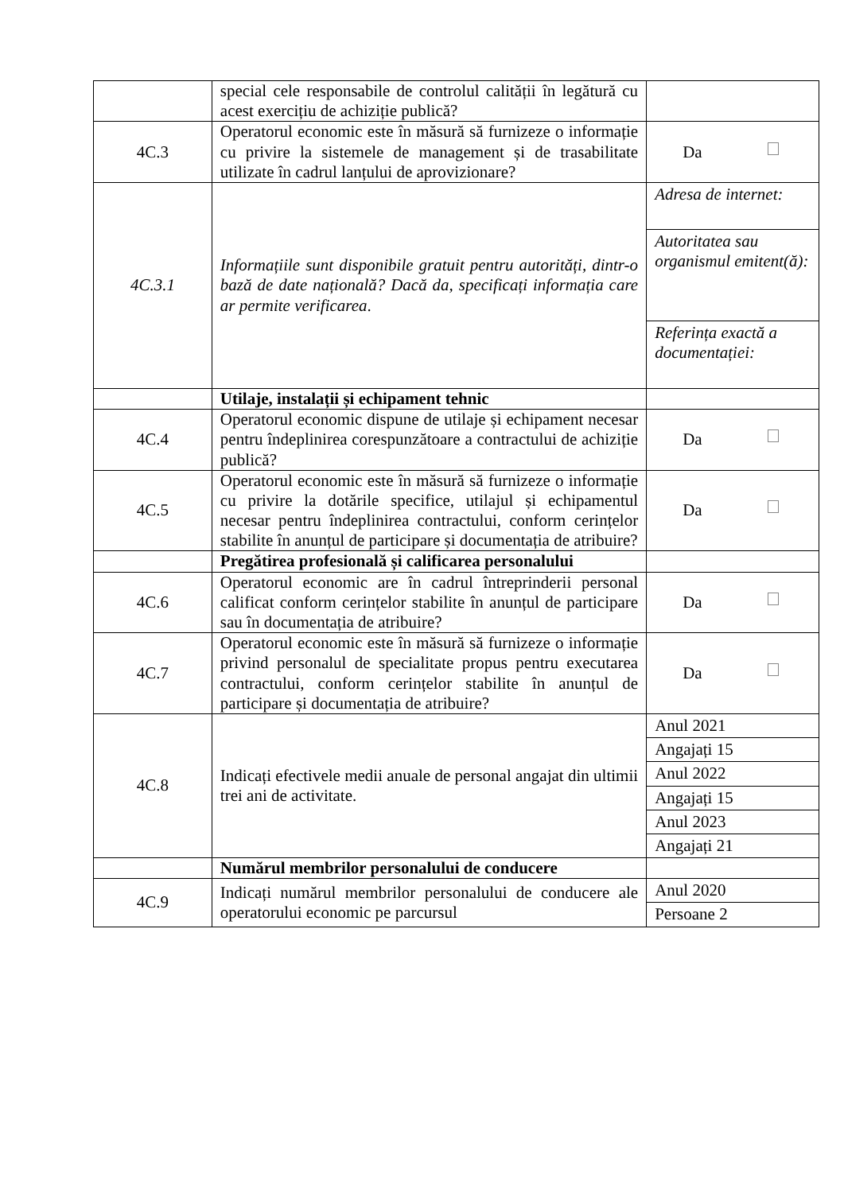| | special cele responsabile de controlul calității în legătură cu acest exercițiu de achiziție publică? | |
| 4C.3 | Operatorul economic este în măsură să furnizeze o informație cu privire la sistemele de management și de trasabilitate utilizate în cadrul lanțului de aprovizionare? | Da |
| 4C.3.1 | Informațiile sunt disponibile gratuit pentru autorități, dintr-o bază de date națională? Dacă da, specificați informația care ar permite verificarea . | Adresa de internet: Autoritatea sau organismul emitent(ă): Referința exactă a documentației: |
| | Utilaje, instalații și echipament tehnic | |
| 4C.4 | Operatorul economic dispune de utilaje și echipament necesar pentru îndeplinirea corespunzătoare a contractului de achiziție publică? | Da |
| 4C.5 | Operatorul economic este în măsură să furnizeze o informație cu privire la dotările specifice, utilajul și echipamentul necesar pentru îndeplinirea contractului, conform cerințelor stabilite în anunțul de participare și documentația de atribuire? | Da |
| | Pregătirea profesională și calificarea personalului | |
| 4C.6 | Operatorul economic are în cadrul întreprinderii personal calificat conform cerințelor stabilite în anunțul de participare sau în documentația de atribuire? | Da |
| 4C.7 | Operatorul economic este în măsură să furnizeze o informație privind personalul de specialitate propus pentru executarea contractului, conform cerințelor stabilite în anunțul de participare și documentația de atribuire? | Da |
| 4C.8 | Indicați efectivele medii anuale de personal angajat din ultimii trei ani de activitate. | Anul 2021 Angajați 15 Anul 2022 Angajați 15 Anul 2023 Angajați 21 |
| | Numărul membrilor personalului de conducere | |
| 4C.9 | Indicați numărul membrilor personalului de conducere ale operatorului economic pe parcursul | Anul 2020 Persoane 2 |